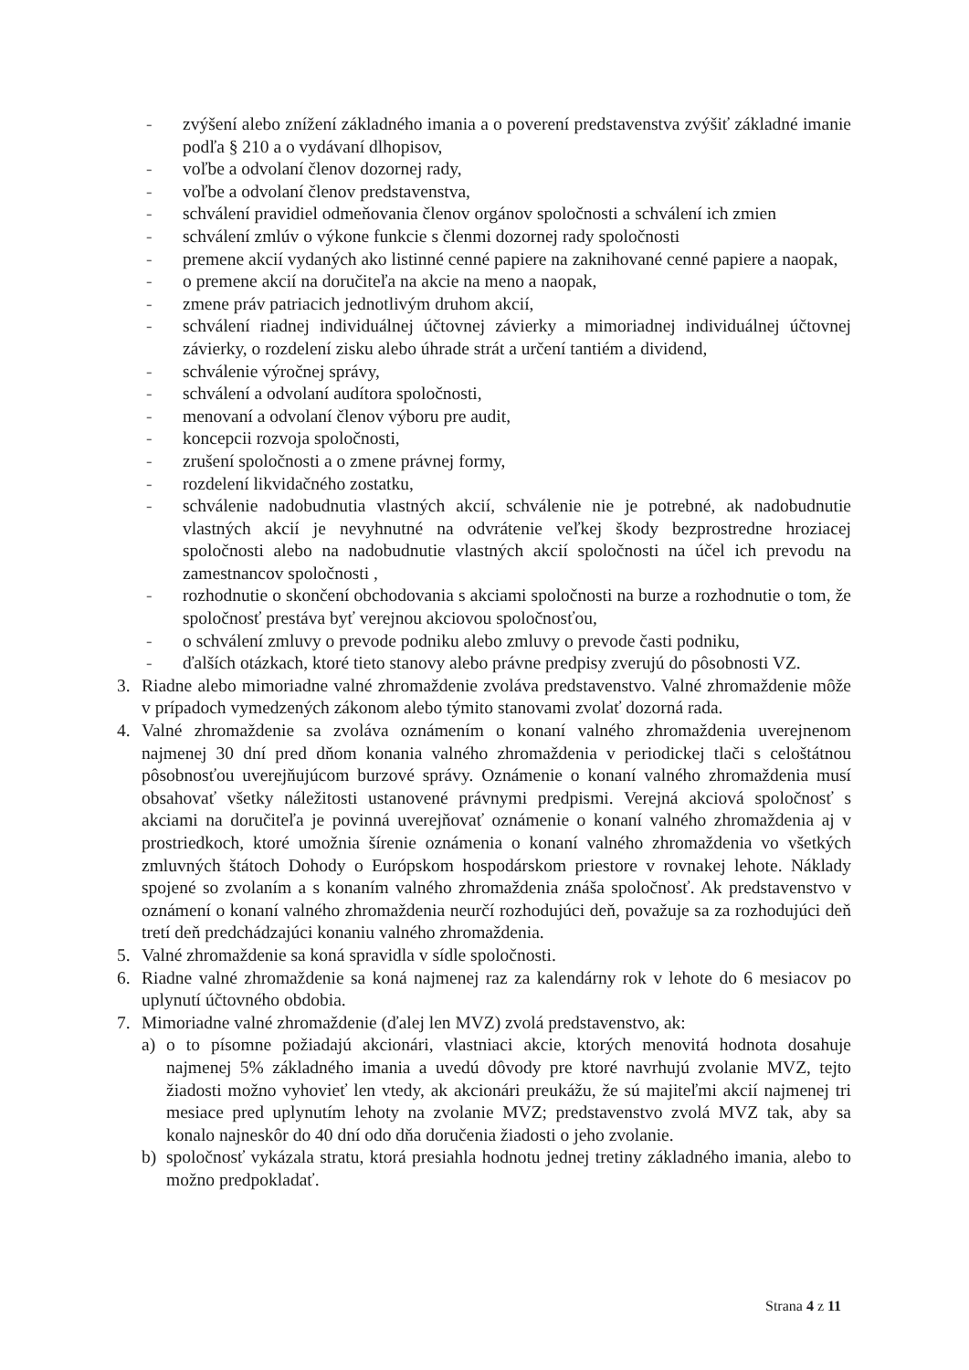- zvýšení alebo znížení základného imania a o poverení predstavenstva zvýšiť základné imanie podľa § 210 a o vydávaní dlhopisov,
- voľbe a odvolaní členov dozornej rady,
- voľbe a odvolaní členov predstavenstva,
- schválení pravidiel odmeňovania členov orgánov spoločnosti a schválení ich zmien
- schválení zmlúv o výkone funkcie s členmi dozornej rady spoločnosti
- premene akcií vydaných ako listinné cenné papiere na zaknihované cenné papiere a naopak,
- o premene akcií na doručiteľa na akcie na meno a naopak,
- zmene práv patriacich jednotlivým druhom akcií,
- schválení riadnej individuálnej účtovnej závierky a mimoriadnej individuálnej účtovnej závierky, o rozdelení zisku alebo úhrade strát a určení tantiém a dividend,
- schválenie výročnej správy,
- schválení a odvolaní audítora spoločnosti,
- menovaní a odvolaní členov výboru pre audit,
- koncepcii rozvoja spoločnosti,
- zrušení spoločnosti a o zmene právnej formy,
- rozdelení likvidačného zostatku,
- schválenie nadobudnutia vlastných akcií, schválenie nie je potrebné, ak nadobudnutie vlastných akcií je nevyhnutné na odvrátenie veľkej škody bezprostredne hroziacej spoločnosti alebo na nadobudnutie vlastných akcií spoločnosti na účel ich prevodu na zamestnancov spoločnosti ,
- rozhodnutie o skončení obchodovania s akciami spoločnosti na burze a rozhodnutie o tom, že spoločnosť prestáva byť verejnou akciovou spoločnosťou,
- o schválení zmluvy o prevode podniku alebo zmluvy o prevode časti podniku,
- ďalších otázkach, ktoré tieto stanovy alebo právne predpisy zverujú do pôsobnosti VZ.
3. Riadne alebo mimoriadne valné zhromaždenie zvoláva predstavenstvo. Valné zhromaždenie môže v prípadoch vymedzených zákonom alebo týmito stanovami zvolať dozorná rada.
4. Valné zhromaždenie sa zvoláva oznámením o konaní valného zhromaždenia uverejnenom najmenej 30 dní pred dňom konania valného zhromaždenia v periodickej tlači s celoštátnou pôsobnosťou uverejňujúcom burzové správy. Oznámenie o konaní valného zhromaždenia musí obsahovať všetky náležitosti ustanovené právnymi predpismi. Verejná akciová spoločnosť s akciami na doručiteľa je povinná uverejňovať oznámenie o konaní valného zhromaždenia aj v prostriedkoch, ktoré umožnia šírenie oznámenia o konaní valného zhromaždenia vo všetkých zmluvných štátoch Dohody o Európskom hospodárskom priestore v rovnakej lehote. Náklady spojené so zvolaním a s konaním valného zhromaždenia znáša spoločnosť. Ak predstavenstvo v oznámení o konaní valného zhromaždenia neurčí rozhodujúci deň, považuje sa za rozhodujúci deň tretí deň predchádzajúci konaniu valného zhromaždenia.
5. Valné zhromaždenie sa koná spravidla v sídle spoločnosti.
6. Riadne valné zhromaždenie sa koná najmenej raz za kalendárny rok v lehote do 6 mesiacov po uplynutí účtovného obdobia.
7. Mimoriadne valné zhromaždenie (ďalej len MVZ) zvolá predstavenstvo, ak:
a) o to písomne požiadajú akcionári, vlastniaci akcie, ktorých menovitá hodnota dosahuje najmenej 5% základného imania a uvedú dôvody pre ktoré navrhujú zvolanie MVZ, tejto žiadosti možno vyhovieť len vtedy, ak akcionári preukážu, že sú majiteľmi akcií najmenej tri mesiace pred uplynutím lehoty na zvolanie MVZ; predstavenstvo zvolá MVZ tak, aby sa konalo najneskôr do 40 dní odo dňa doručenia žiadosti o jeho zvolanie.
b) spoločnosť vykázala stratu, ktorá presiahla hodnotu jednej tretiny základného imania, alebo to možno predpokladať.
Strana 4 z 11